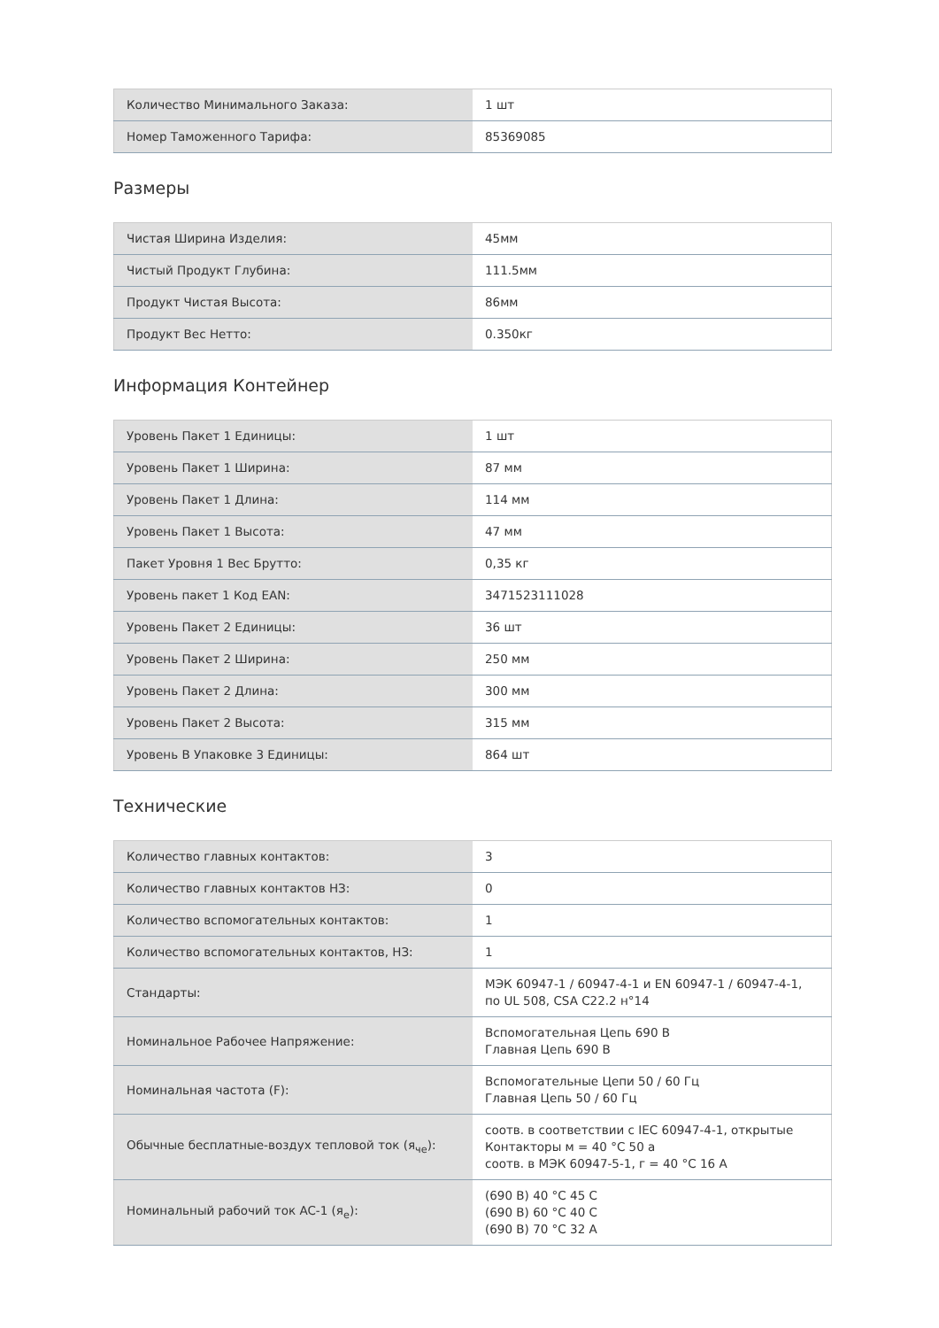| Количество Минимального Заказа: | 1 шт |
| Номер Таможенного Тарифа: | 85369085 |
Размеры
| Чистая Ширина Изделия: | 45мм |
| Чистый Продукт Глубина: | 111.5мм |
| Продукт Чистая Высота: | 86мм |
| Продукт Вес Нетто: | 0.350кг |
Информация Контейнер
| Уровень Пакет 1 Единицы: | 1 шт |
| Уровень Пакет 1 Ширина: | 87 мм |
| Уровень Пакет 1 Длина: | 114 мм |
| Уровень Пакет 1 Высота: | 47 мм |
| Пакет Уровня 1 Вес Брутто: | 0,35 кг |
| Уровень пакет 1 Код EAN: | 3471523111028 |
| Уровень Пакет 2 Единицы: | 36 шт |
| Уровень Пакет 2 Ширина: | 250 мм |
| Уровень Пакет 2 Длина: | 300 мм |
| Уровень Пакет 2 Высота: | 315 мм |
| Уровень В Упаковке 3 Единицы: | 864 шт |
Технические
| Количество главных контактов: | 3 |
| Количество главных контактов НЗ: | 0 |
| Количество вспомогательных контактов: | 1 |
| Количество вспомогательных контактов, НЗ: | 1 |
| Стандарты: | МЭК 60947-1 / 60947-4-1 и EN 60947-1 / 60947-4-1, по UL 508, CSA C22.2 н°14 |
| Номинальное Рабочее Напряжение: | Вспомогательная Цепь 690 В Главная Цепь 690 В |
| Номинальная частота (F): | Вспомогательные Цепи 50 / 60 Гц Главная Цепь 50 / 60 Гц |
| Обычные бесплатные-воздух тепловой ток (я<sub>че</sub>): | соотв. в соответствии с IEC 60947-4-1, открытые Контакторы м = 40 °C 50 а соотв. в МЭК 60947-5-1, г = 40 °C 16 А |
| Номинальный рабочий ток AC-1 (я<sub>е</sub>): | (690 В) 40 °C 45 С (690 В) 60 °C 40 С (690 В) 70 °C 32 А |